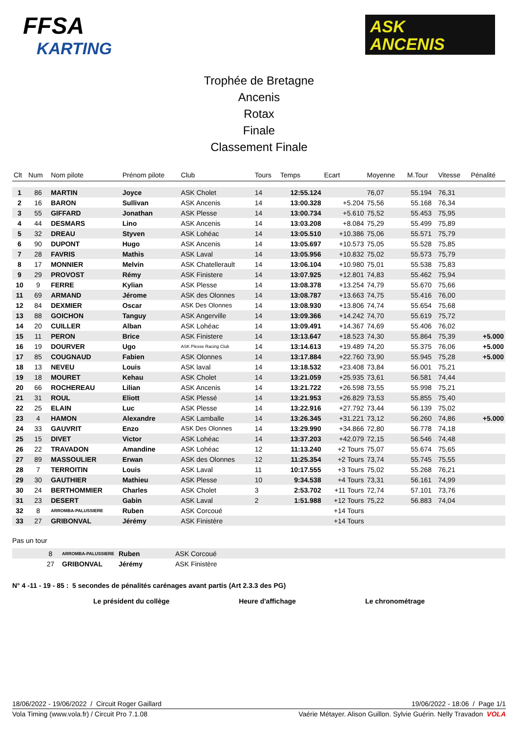FFSA
KARTING
ASK
ANCENIS
Trophée de Bretagne
Ancenis
Rotax
Finale
Classement Finale
| Clt | Num | Nom pilote | Prénom pilote | Club | Tours | Temps | Ecart | Moyenne | M.Tour | Vitesse | Pénalité |
| --- | --- | --- | --- | --- | --- | --- | --- | --- | --- | --- | --- |
| 1 | 86 | MARTIN | Joyce | ASK Cholet | 14 | 12:55.124 | | 76,07 | 55.194 | 76,31 | |
| 2 | 16 | BARON | Sullivan | ASK Ancenis | 14 | 13:00.328 | +5.204 | 75,56 | 55.168 | 76,34 | |
| 3 | 55 | GIFFARD | Jonathan | ASK Plesse | 14 | 13:00.734 | +5.610 | 75,52 | 55.453 | 75,95 | |
| 4 | 44 | DESMARS | Lino | ASK Ancenis | 14 | 13:03.208 | +8.084 | 75,29 | 55.499 | 75,89 | |
| 5 | 32 | DREAU | Styven | ASK Lohéac | 14 | 13:05.510 | +10.386 | 75,06 | 55.571 | 75,79 | |
| 6 | 90 | DUPONT | Hugo | ASK Ancenis | 14 | 13:05.697 | +10.573 | 75,05 | 55.528 | 75,85 | |
| 7 | 28 | FAVRIS | Mathis | ASK Laval | 14 | 13:05.956 | +10.832 | 75,02 | 55.573 | 75,79 | |
| 8 | 17 | MONNIER | Melvin | ASK Chatellerault | 14 | 13:06.104 | +10.980 | 75,01 | 55.538 | 75,83 | |
| 9 | 29 | PROVOST | Rémy | ASK Finistere | 14 | 13:07.925 | +12.801 | 74,83 | 55.462 | 75,94 | |
| 10 | 9 | FERRE | Kylian | ASK Plesse | 14 | 13:08.378 | +13.254 | 74,79 | 55.670 | 75,66 | |
| 11 | 69 | ARMAND | Jérome | ASK des Olonnes | 14 | 13:08.787 | +13.663 | 74,75 | 55.416 | 76,00 | |
| 12 | 84 | DEXMIER | Oscar | ASK Des Olonnes | 14 | 13:08.930 | +13.806 | 74,74 | 55.654 | 75,68 | |
| 13 | 88 | GOICHON | Tanguy | ASK Angerville | 14 | 13:09.366 | +14.242 | 74,70 | 55.619 | 75,72 | |
| 14 | 20 | CUILLER | Alban | ASK Lohéac | 14 | 13:09.491 | +14.367 | 74,69 | 55.406 | 76,02 | |
| 15 | 11 | PERON | Brice | ASK Finistere | 14 | 13:13.647 | +18.523 | 74,30 | 55.864 | 75,39 | +5.000 |
| 16 | 19 | DOURVER | Ugo | ASK Plesse Racing Club | 14 | 13:14.613 | +19.489 | 74,20 | 55.375 | 76,06 | +5.000 |
| 17 | 85 | COUGNAUD | Fabien | ASK Olonnes | 14 | 13:17.884 | +22.760 | 73,90 | 55.945 | 75,28 | +5.000 |
| 18 | 13 | NEVEU | Louis | ASK laval | 14 | 13:18.532 | +23.408 | 73,84 | 56.001 | 75,21 | |
| 19 | 18 | MOURET | Kehau | ASK Cholet | 14 | 13:21.059 | +25.935 | 73,61 | 56.581 | 74,44 | |
| 20 | 66 | ROCHEREAU | Lilian | ASK Ancenis | 14 | 13:21.722 | +26.598 | 73,55 | 55.998 | 75,21 | |
| 21 | 31 | ROUL | Eliott | ASK Plessé | 14 | 13:21.953 | +26.829 | 73,53 | 55.855 | 75,40 | |
| 22 | 25 | ELAIN | Luc | ASK Plesse | 14 | 13:22.916 | +27.792 | 73,44 | 56.139 | 75,02 | |
| 23 | 4 | HAMON | Alexandre | ASK Lamballe | 14 | 13:26.345 | +31.221 | 73,12 | 56.260 | 74,86 | +5.000 |
| 24 | 33 | GAUVRIT | Enzo | ASK Des Olonnes | 14 | 13:29.990 | +34.866 | 72,80 | 56.778 | 74,18 | |
| 25 | 15 | DIVET | Victor | ASK Lohéac | 14 | 13:37.203 | +42.079 | 72,15 | 56.546 | 74,48 | |
| 26 | 22 | TRAVADON | Amandine | ASK Lohéac | 12 | 11:13.240 | +2 Tours | 75,07 | 55.674 | 75,65 | |
| 27 | 89 | MASSOULIER | Erwan | ASK des Olonnes | 12 | 11:25.354 | +2 Tours | 73,74 | 55.745 | 75,55 | |
| 28 | 7 | TERROITIN | Louis | ASK Laval | 11 | 10:17.555 | +3 Tours | 75,02 | 55.268 | 76,21 | |
| 29 | 30 | GAUTHIER | Mathieu | ASK Plesse | 10 | 9:34.538 | +4 Tours | 73,31 | 56.161 | 74,99 | |
| 30 | 24 | BERTHOMMIER | Charles | ASK Cholet | 3 | 2:53.702 | +11 Tours | 72,74 | 57.101 | 73,76 | |
| 31 | 23 | DESERT | Gabin | ASK Laval | 2 | 1:51.988 | +12 Tours | 75,22 | 56.883 | 74,04 | |
| 32 | 8 | ARROMBA-PALUSSIERE | Ruben | ASK Corcoué | | | +14 Tours | | | | |
| 33 | 27 | GRIBONVAL | Jérémy | ASK Finistère | | | +14 Tours | | | | |
Pas un tour
| | 8 | ARROMBA-PALUSSIERE | Ruben | ASK Corcoué |
| | 27 | GRIBONVAL | Jérémy | ASK Finistère |
N° 4 -11 - 19 - 85 : 5 secondes de pénalités carénages avant partis (Art 2.3.3 des PG)
Le président du collège Heure d'affichage Le chronométrage
18/06/2022 - 19/06/2022 / Circuit Roger Gaillard 19/06/2022 - 18:06 / Page 1/1
Vola Timing (www.vola.fr) / Circuit Pro 7.1.08 Vaérie Métayer. Alison Guillon. Sylvie Guérin. Nelly Travadon VOLA